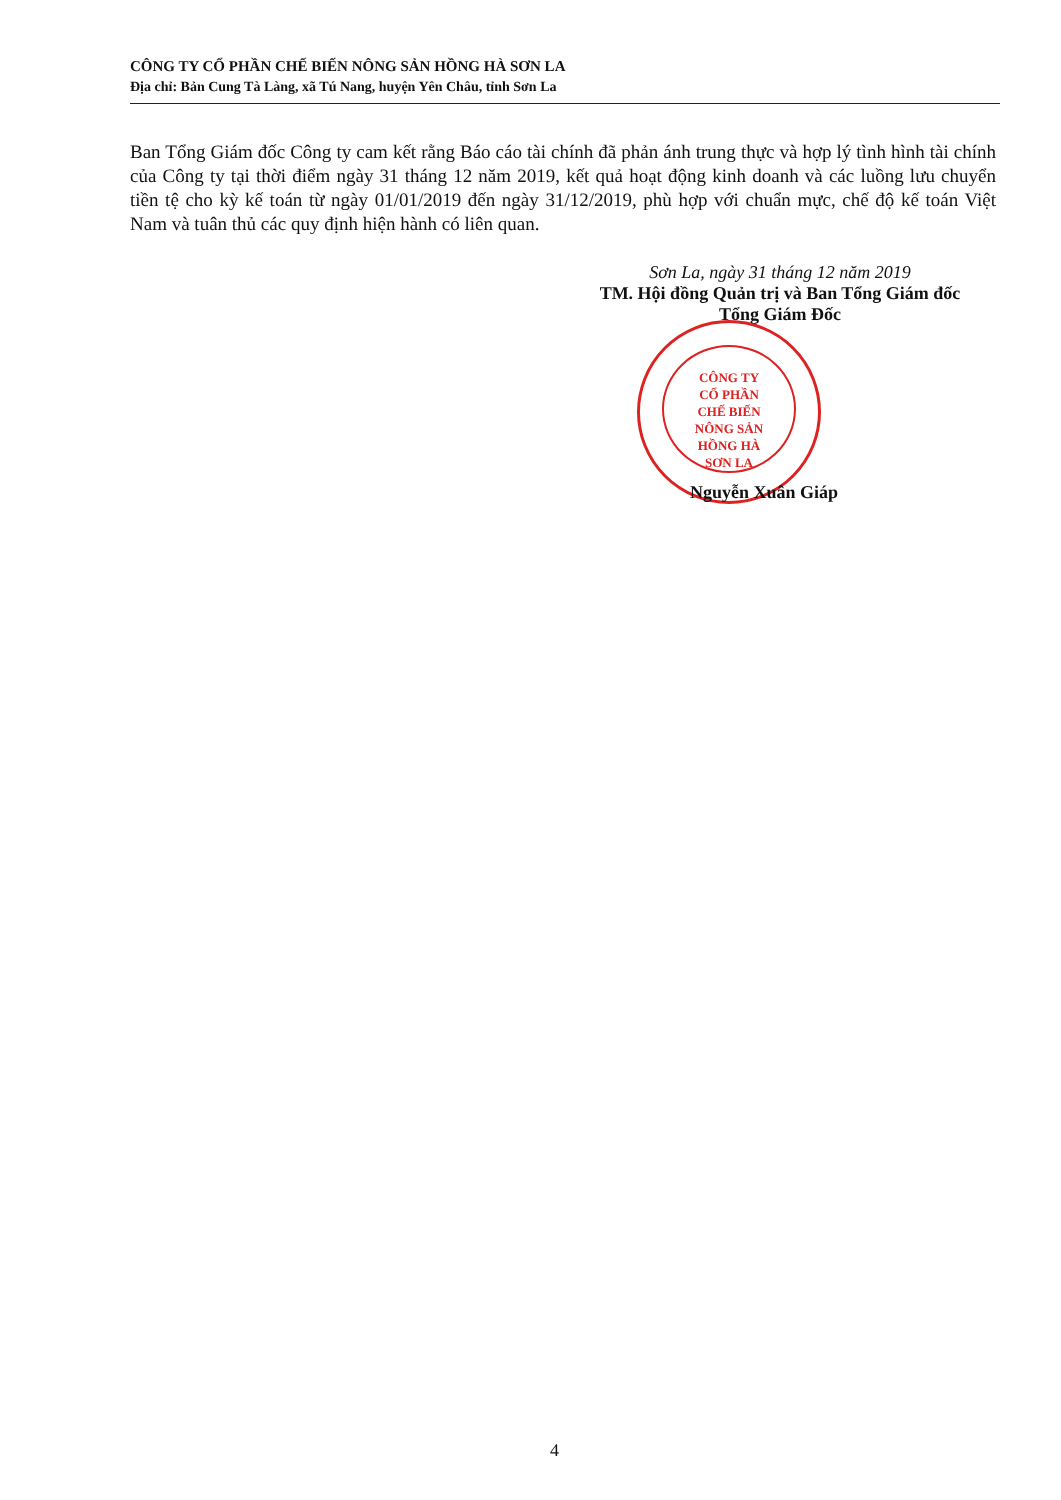CÔNG TY CỔ PHẦN CHẾ BIẾN NÔNG SẢN HỒNG HÀ SƠN LA
Địa chỉ: Bản Cung Tà Làng, xã Tú Nang, huyện Yên Châu, tỉnh Sơn La
Ban Tổng Giám đốc Công ty cam kết rằng Báo cáo tài chính đã phản ánh trung thực và hợp lý tình hình tài chính của Công ty tại thời điểm ngày 31 tháng 12 năm 2019, kết quả hoạt động kinh doanh và các luồng lưu chuyển tiền tệ cho kỳ kế toán từ ngày 01/01/2019 đến ngày 31/12/2019, phù hợp với chuẩn mực, chế độ kế toán Việt Nam và tuân thủ các quy định hiện hành có liên quan.
Sơn La, ngày 31 tháng 12 năm 2019
TM. Hội đồng Quản trị và Ban Tổng Giám đốc
Tổng Giám Đốc
CÔNG TY
CỔ PHẦN
CHẾ BIẾN
NÔNG SẢN
HỒNG HÀ
SƠN LA
Nguyễn Xuân Giáp
4